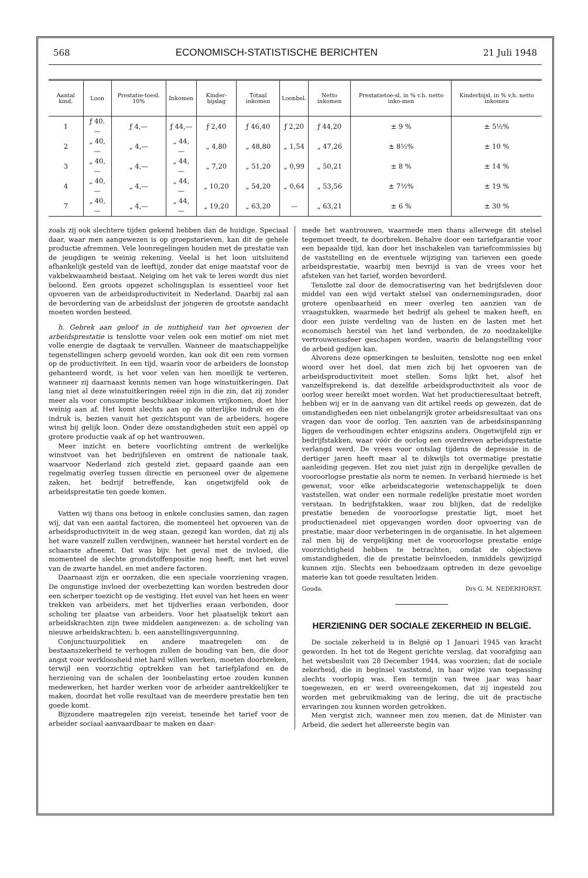568 ECONOMISCH-STATISTISCHE BERICHTEN 21 Juli 1948
| Aantal kind. | Loon | Prestatie-toesl. 10% | Inkomen | Kinder-bijslag | Totaal inkomen | Loonbel. | Netto inkomen | Prestatietoe-sl. in % v.h. netto inko-men | Kinderbijsl. in % v.h. netto inkomen |
| --- | --- | --- | --- | --- | --- | --- | --- | --- | --- |
| 1 | ƒ 40.— | ƒ 4,— | ƒ 44,— | ƒ 2,40 | ƒ 46,40 | ƒ 2,20 | ƒ 44,20 | ± 9 % | ± 5½% |
| 2 | „ 40,— | „ 4,— | „ 44,— | „ 4,80 | „ 48,80 | „ 1,54 | „ 47,26 | ± 8½% | ± 10 % |
| 3 | „ 40,— | „ 4,— | „ 44,— | „ 7,20 | „ 51,20 | „ 0,99 | „ 50,21 | ± 8 % | ± 14 % |
| 4 | „ 40,— | „ 4,— | „ 44,— | „ 10,20 | „ 54,20 | „ 0,64 | „ 53,56 | ± 7½% | ± 19 % |
| 7 | „ 40,— | „ 4,— | „ 44,— | „ 19,20 | „ 63,20 | — | „ 63,21 | ± 6 % | ± 30 % |
zoals zij ook slechtere tijden gekend hebben dan de huidige. Speciaal daar, waar men aangewezen is op groepstarieven, kan dit de gehele productie afremmen. Vele loonregelingen houden met de prestatie van de jeugdigen te weinig rekening. Veelal is het loon uitsluitend afhankelijk gesteld van de leeftijd, zonder dat enige maatstaf voor de vakbekwaamheid bestaat. Neiging om het vak te leren wordt dus niet beloond. Een groots opgezet scholingsplan is essentieel voor het opvoeren van de arbeidsproductiviteit in Nederland. Daarbij zal aan de bevordering van de arbeidslust der jongeren de grootste aandacht moeten worden besteed.
h. Gebrek aan geloof in de nuttigheid van het opvoeren der arbeidsprestatie is tenslotte voor velen ook een motief om niet met volle energie de dagtaak te vervullen. Wanneer de maatschappelijke tegenstellingen scherp gevoeld worden, kan ook dit een rem vormen op de productiviteit. In een tijd, waarin voor de arbeiders de loonstop gehanteerd wordt, is het voor velen van hen moeilijk te verteren, wanneer zij daarnaast kennis nemen van hoge winstuitkeringen. Dat lang niet al deze winstuitkeringen reëel zijn in die zin, dat zij zonder meer als voor consumptie beschikbaar inkomen vrijkomen, doet hier weinig aan af. Het komt slechts aan op de uiterlijke indruk en die indruk is, bezien vanuit het gezichtspunt van de arbeiders, hogere winst bij gelijk loon. Onder deze omstandigheden stuit een appèl op grotere productie vaak af op het wantrouwen.
Meer inzicht en betere voorlichting omtrent de werkelijke winstvoet van het bedrijfsleven en omtrent de nationale taak, waarvoor Nederland zich gesteld ziet, gepaard gaande aan een regelmatig overleg tussen directie en personeel over de algemene zaken, het bedrijf betreffende, kan ongetwijfeld ook de arbeidsprestatie ten goede komen.
Vatten wij thans ons betoog in enkele conclusies samen, dan zagen wij, dat van een aantal factoren, die momenteel het opvoeren van de arbeidsproductiviteit in de weg staan, gezegd kan worden, dat zij als het ware vanzelf zullen verdwijnen, wanneer het herstel vordert en de schaarste afneemt. Dat was bijv. het geval met de invloed, die momenteel de slechte grondstoffenpositie nog heeft, met het euvel van de zwarte handel, en met andere factoren.
Daarnaast zijn er oorzaken, die een speciale voorziening vragen. De ongunstige invloed der overbezetting kan worden bestreden door een scherper toezicht op de vestiging. Het euvel van het heen en weer trekken van arbeiders, met het tijdverlies eraan verbonden, door scholing ter plaatse van arbeiders. Voor het plaatselijk tekort aan arbeidskrachten zijn twee middelen aangewezen: a. de scholing van nieuwe arbeidskrachten; b. een aanstellingsvergunning.
Conjunctuurpolitiek en andere maatregelen om de bestaanszekerheid te verhogen zullen de houding van hen, die door angst voor werkloosheid niet hard willen werken, moeten doorbreken, terwijl een voorzichtig optrekken van het tariefplafond en de herziening van de schalen der loonbelasting ertoe zouden kunnen medewerken, het harder werken voor de arbeider aantrekkelijker te maken, doordat het volle resultaat van de meerdere prestatie hen ten goede komt.
Bijzondere maatregelen zijn vereist, teneinde het tarief voor de arbeider sociaal aanvaardbaar te maken en daar-
mede het wantrouwen, waarmede men thans allerwege dit stelsel tegemoet treedt, te doorbreken. Behalve door een tariefgarantie voor een bepaalde tijd, kan door het inschakelen van tariefcommissies bij de vaststelling en de eventuele wijziging van tarieven een goede arbeidsprestatie, waarbij men bevrijd is van de vrees voor het afsteken van het tarief, worden bevorderd.
Tenslotte zal door de democratisering van het bedrijfsleven door middel van een wijd vertakt stelsel van ondernemingsraden, door grotere openbaarheid en meer overleg ten aanzien van de vraagstukken, waarmede het bedrijf als geheel te maken heeft, en door een juiste verdeling van de lusten en de lasten met het economisch herstel van het land verbonden, de zo noodzakelijke vertrouwenssfeer geschapen worden, waarin de belangstelling voor de arbeid gedijen kan.
Alvorens deze opmerkingen te besluiten, tenslotte nog een enkel woord over het doel, dat men zich bij het opvoeren van de arbeidsproductiviteit moet stellen. Soms lijkt het, alsof het vanzelfsprekend is, dat dezelfde arbeidsproductiviteit als voor de oorlog weer bereikt moet worden. Wat het productieresultaat betreft, hebben wij er in de aanvang van dit artikel reeds op gewezen, dat de omstandigheden een niet onbelangrijk groter arbeidsresultaat van ons vragen dan voor de oorlog. Ten aanzien van de arbeidsinspanning liggen de verhoudingen echter enigszins anders. Ongetwijfeld zijn er bedrijfstakken, waar vóór de oorlog een overdreven arbeidsprestatie verlangd werd. De vrees voor ontslag tijdens de depressie in de dertiger jaren heeft maar al te dikwijls tot overmatige prestatie aanleiding gegeven. Het zou niet juist zijn in dergelijke gevallen de vooroorlogse prestatie als norm te nemen. In verband hiermede is het gewenst, voor elke arbeidscategorie wetenschappelijk te doen vaststellen, wat onder een normale redelijke prestatie moet worden verstaan. In bedrijfstakken, waar zou blijken, dat de redelijke prestatie beneden de vooroorlogse prestatie ligt, moet het productienadeel niet opgevangen worden door opvoering van de prestatie, maar door verbeteringen in de organisatie. In het algemeen zal men bij de vergelijking met de vooroorlogse prestatie enige voorzichtigheid hebben te betrachten, omdat de objectieve omstandigheden, die de prestatie beïnvloeden, inmiddels gewijzigd kunnen zijn. Slechts een behoedzaam optreden in deze gevoelige materie kan tot goede resultaten leiden.
Gouda. Drs G. M. NEDERHORST.
HERZIENING DER SOCIALE ZEKERHEID IN BELGIË.
De sociale zekerheid is in België op 1 Januari 1945 van kracht geworden. In het tot de Regent gerichte verslag, dat voorafging aan het wetsbesluit van 28 December 1944, was voorzien; dat de sociale zekerheid, die in beginsel vaststond, in haar wijze van toepassing slechts voorlopig was. Een termijn van twee jaar was haar toegewezen, en er werd overeengekomen, dat zij ingesteld zou worden met gebruikmaking van de lering, die uit de practische ervaringen zou kunnen worden getrokken.
Men vergist zich, wanneer men zou menen, dat de Minister van Arbeid, die sedert het allereerste begin van